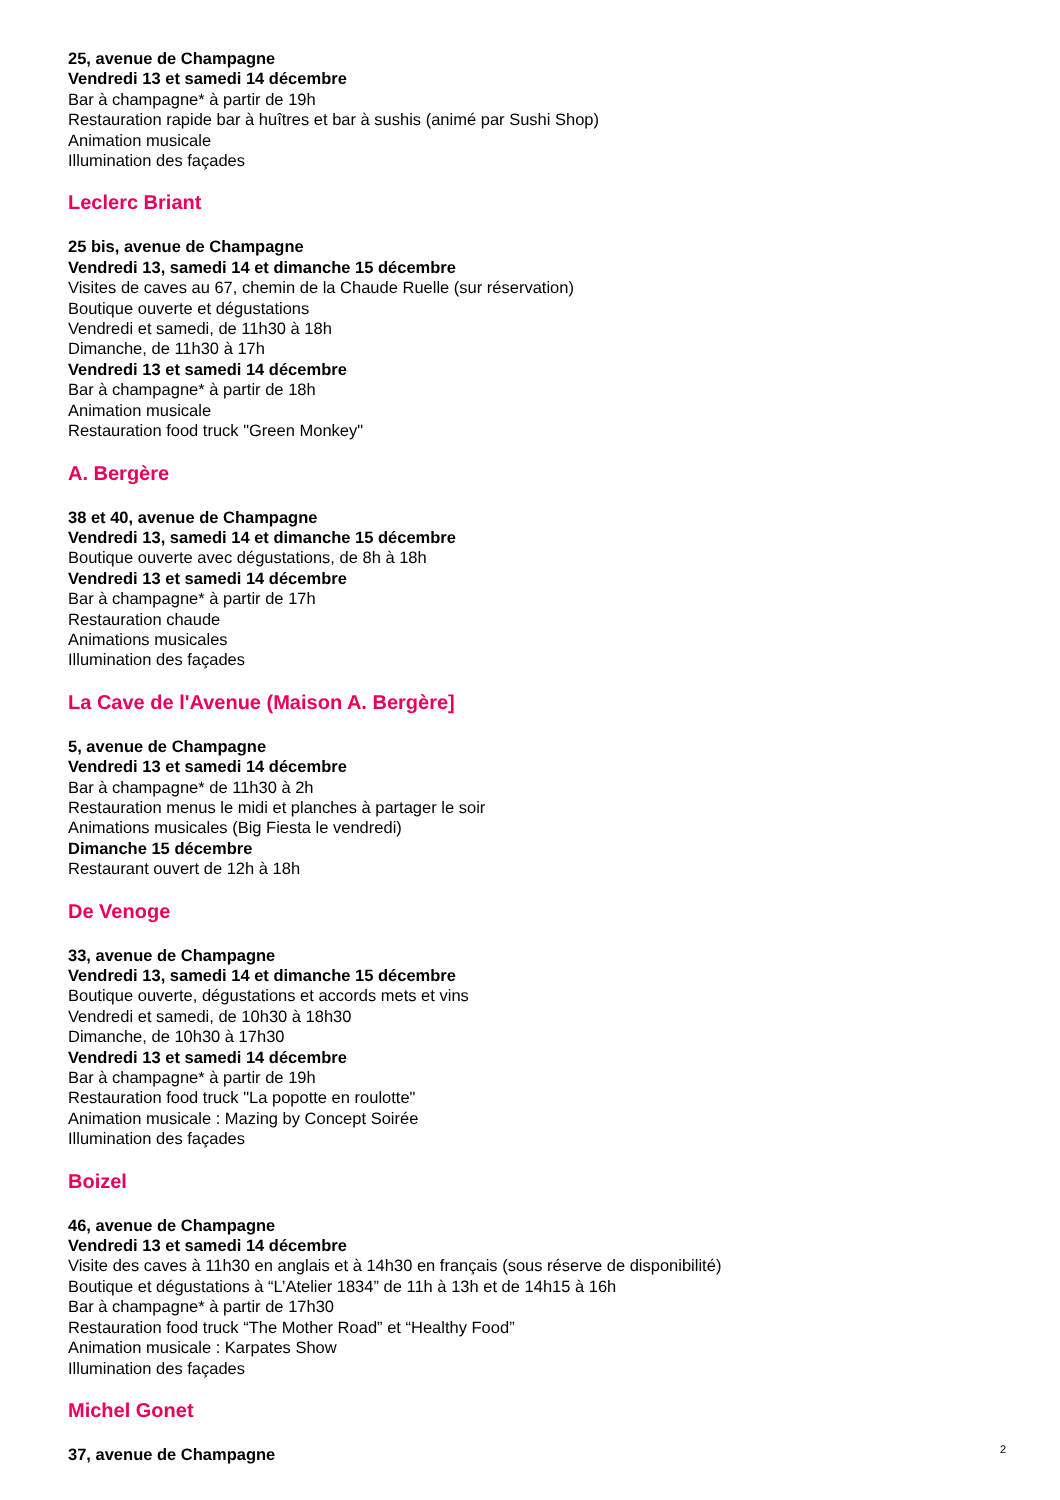25, avenue de Champagne
Vendredi 13 et samedi 14 décembre
Bar à champagne* à partir de 19h
Restauration rapide bar à huîtres et bar à sushis (animé par Sushi Shop)
Animation musicale
Illumination des façades
Leclerc Briant
25 bis, avenue de Champagne
Vendredi 13, samedi 14 et dimanche 15 décembre
Visites de caves au 67, chemin de la Chaude Ruelle (sur réservation)
Boutique ouverte et dégustations
Vendredi et samedi, de 11h30 à 18h
Dimanche, de 11h30 à 17h
Vendredi 13 et samedi 14 décembre
Bar à champagne* à partir de 18h
Animation musicale
Restauration food truck "Green Monkey"
A. Bergère
38 et 40, avenue de Champagne
Vendredi 13, samedi 14 et dimanche 15 décembre
Boutique ouverte avec dégustations, de 8h à 18h
Vendredi 13 et samedi 14 décembre
Bar à champagne* à partir de 17h
Restauration chaude
Animations musicales
Illumination des façades
La Cave de l'Avenue (Maison A. Bergère]
5, avenue de Champagne
Vendredi 13 et samedi 14 décembre
Bar à champagne* de 11h30 à 2h
Restauration menus le midi et planches à partager le soir
Animations musicales (Big Fiesta le vendredi)
Dimanche 15 décembre
Restaurant ouvert de 12h à 18h
De Venoge
33, avenue de Champagne
Vendredi 13, samedi 14 et dimanche 15 décembre
Boutique ouverte, dégustations et accords mets et vins
Vendredi et samedi, de 10h30 à 18h30
Dimanche, de 10h30 à 17h30
Vendredi 13 et samedi 14 décembre
Bar à champagne* à partir de 19h
Restauration food truck "La popotte en roulotte"
Animation musicale : Mazing by Concept Soirée
Illumination des façades
Boizel
46, avenue de Champagne
Vendredi 13 et samedi 14 décembre
Visite des caves à 11h30 en anglais et à 14h30 en français (sous réserve de disponibilité)
Boutique et dégustations à “L’Atelier 1834” de 11h à 13h et de 14h15 à 16h
Bar à champagne* à partir de 17h30
Restauration food truck “The Mother Road” et “Healthy Food”
Animation musicale : Karpates Show
Illumination des façades
Michel Gonet
37, avenue de Champagne
2